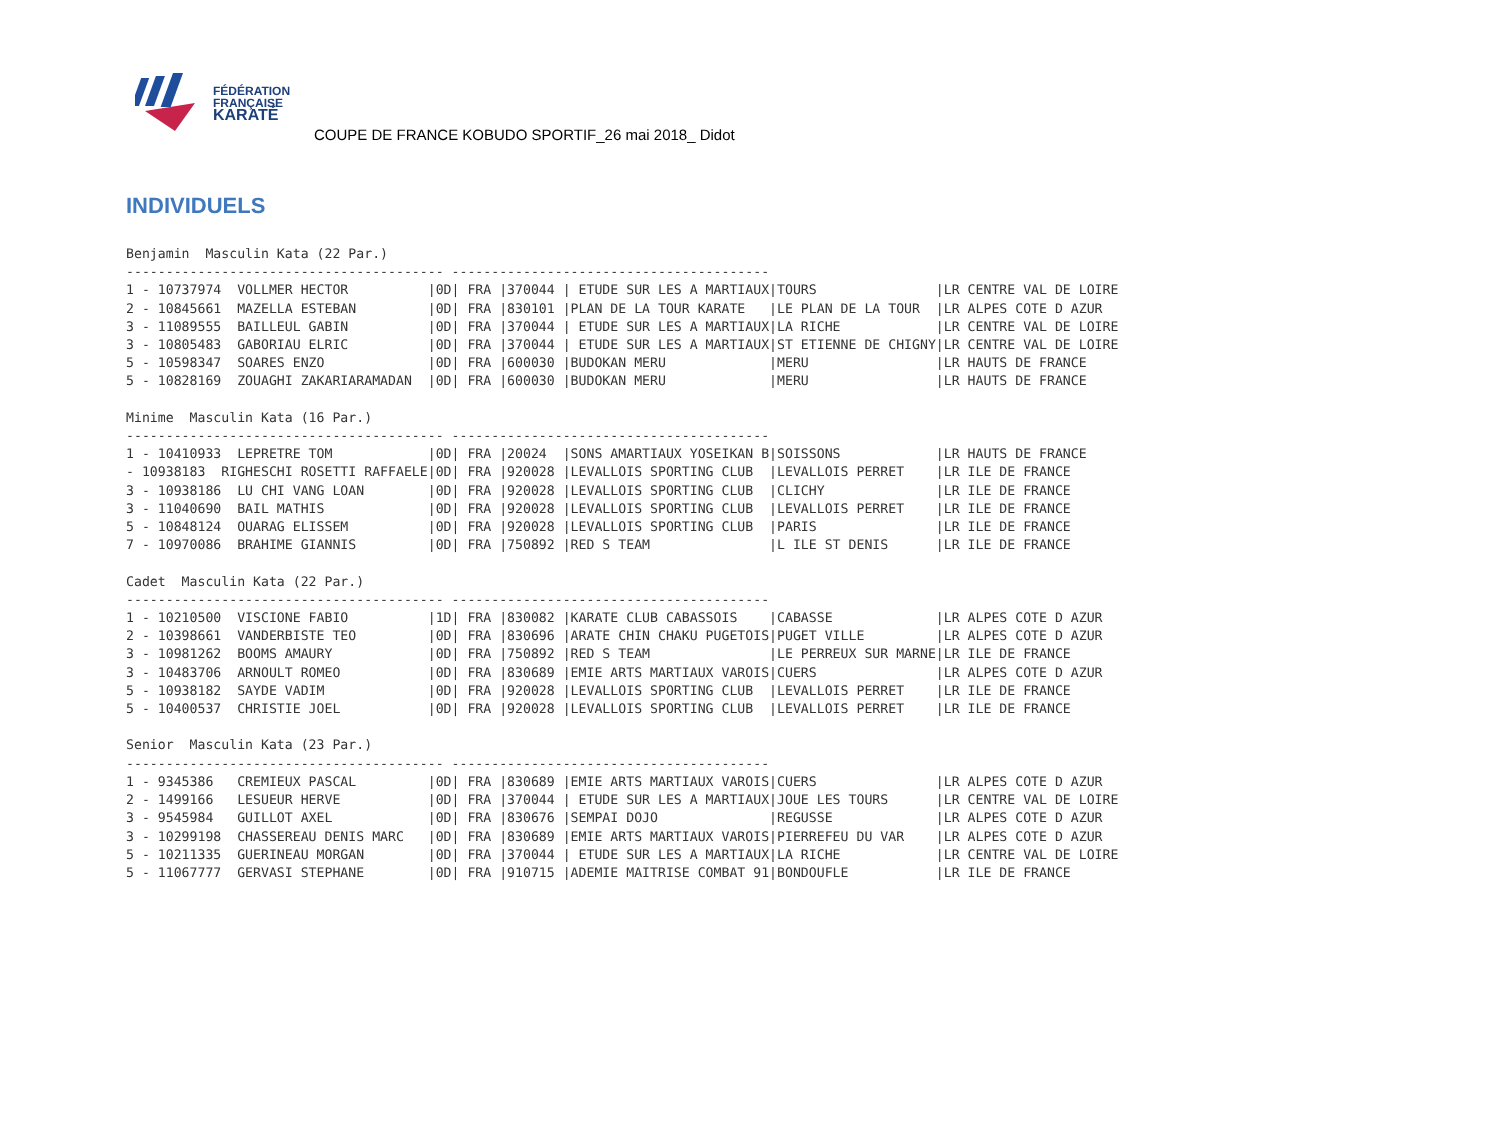FÉDÉRATION
FRANÇAISE
KARATÉ
COUPE DE FRANCE KOBUDO SPORTIF_26 mai 2018_ Didot
INDIVIDUELS
Benjamin  Masculin Kata (22 Par.)
---------------------------------------- ----------------------------------------
1 - 10737974  VOLLMER HECTOR          |0D| FRA |370044 | ETUDE SUR LES A MARTIAUX|TOURS               |LR CENTRE VAL DE LOIRE
2 - 10845661  MAZELLA ESTEBAN         |0D| FRA |830101 |PLAN DE LA TOUR KARATE   |LE PLAN DE LA TOUR  |LR ALPES COTE D AZUR
3 - 11089555  BAILLEUL GABIN          |0D| FRA |370044 | ETUDE SUR LES A MARTIAUX|LA RICHE            |LR CENTRE VAL DE LOIRE
3 - 10805483  GABORIAU ELRIC          |0D| FRA |370044 | ETUDE SUR LES A MARTIAUX|ST ETIENNE DE CHIGNY|LR CENTRE VAL DE LOIRE
5 - 10598347  SOARES ENZO             |0D| FRA |600030 |BUDOKAN MERU             |MERU                |LR HAUTS DE FRANCE
5 - 10828169  ZOUAGHI ZAKARIARAMADAN  |0D| FRA |600030 |BUDOKAN MERU             |MERU                |LR HAUTS DE FRANCE

Minime  Masculin Kata (16 Par.)
---------------------------------------- ----------------------------------------
1 - 10410933  LEPRETRE TOM            |0D| FRA |20024  |SONS AMARTIAUX YOSEIKAN B|SOISSONS            |LR HAUTS DE FRANCE
- 10938183  RIGHESCHI ROSETTI RAFFAELE|0D| FRA |920028 |LEVALLOIS SPORTING CLUB  |LEVALLOIS PERRET    |LR ILE DE FRANCE
3 - 10938186  LU CHI VANG LOAN        |0D| FRA |920028 |LEVALLOIS SPORTING CLUB  |CLICHY              |LR ILE DE FRANCE
3 - 11040690  BAIL MATHIS             |0D| FRA |920028 |LEVALLOIS SPORTING CLUB  |LEVALLOIS PERRET    |LR ILE DE FRANCE
5 - 10848124  OUARAG ELISSEM          |0D| FRA |920028 |LEVALLOIS SPORTING CLUB  |PARIS               |LR ILE DE FRANCE
7 - 10970086  BRAHIME GIANNIS         |0D| FRA |750892 |RED S TEAM               |L ILE ST DENIS      |LR ILE DE FRANCE

Cadet  Masculin Kata (22 Par.)
---------------------------------------- ----------------------------------------
1 - 10210500  VISCIONE FABIO          |1D| FRA |830082 |KARATE CLUB CABASSOIS    |CABASSE             |LR ALPES COTE D AZUR
2 - 10398661  VANDERBISTE TEO         |0D| FRA |830696 |ARATE CHIN CHAKU PUGETOIS|PUGET VILLE         |LR ALPES COTE D AZUR
3 - 10981262  BOOMS AMAURY            |0D| FRA |750892 |RED S TEAM               |LE PERREUX SUR MARNE|LR ILE DE FRANCE
3 - 10483706  ARNOULT ROMEO           |0D| FRA |830689 |EMIE ARTS MARTIAUX VAROIS|CUERS               |LR ALPES COTE D AZUR
5 - 10938182  SAYDE VADIM             |0D| FRA |920028 |LEVALLOIS SPORTING CLUB  |LEVALLOIS PERRET    |LR ILE DE FRANCE
5 - 10400537  CHRISTIE JOEL           |0D| FRA |920028 |LEVALLOIS SPORTING CLUB  |LEVALLOIS PERRET    |LR ILE DE FRANCE

Senior  Masculin Kata (23 Par.)
---------------------------------------- ----------------------------------------
1 - 9345386   CREMIEUX PASCAL         |0D| FRA |830689 |EMIE ARTS MARTIAUX VAROIS|CUERS               |LR ALPES COTE D AZUR
2 - 1499166   LESUEUR HERVE           |0D| FRA |370044 | ETUDE SUR LES A MARTIAUX|JOUE LES TOURS      |LR CENTRE VAL DE LOIRE
3 - 9545984   GUILLOT AXEL            |0D| FRA |830676 |SEMPAI DOJO              |REGUSSE             |LR ALPES COTE D AZUR
3 - 10299198  CHASSEREAU DENIS MARC   |0D| FRA |830689 |EMIE ARTS MARTIAUX VAROIS|PIERREFEU DU VAR    |LR ALPES COTE D AZUR
5 - 10211335  GUERINEAU MORGAN        |0D| FRA |370044 | ETUDE SUR LES A MARTIAUX|LA RICHE            |LR CENTRE VAL DE LOIRE
5 - 11067777  GERVASI STEPHANE        |0D| FRA |910715 |ADEMIE MAITRISE COMBAT 91|BONDOUFLE           |LR ILE DE FRANCE